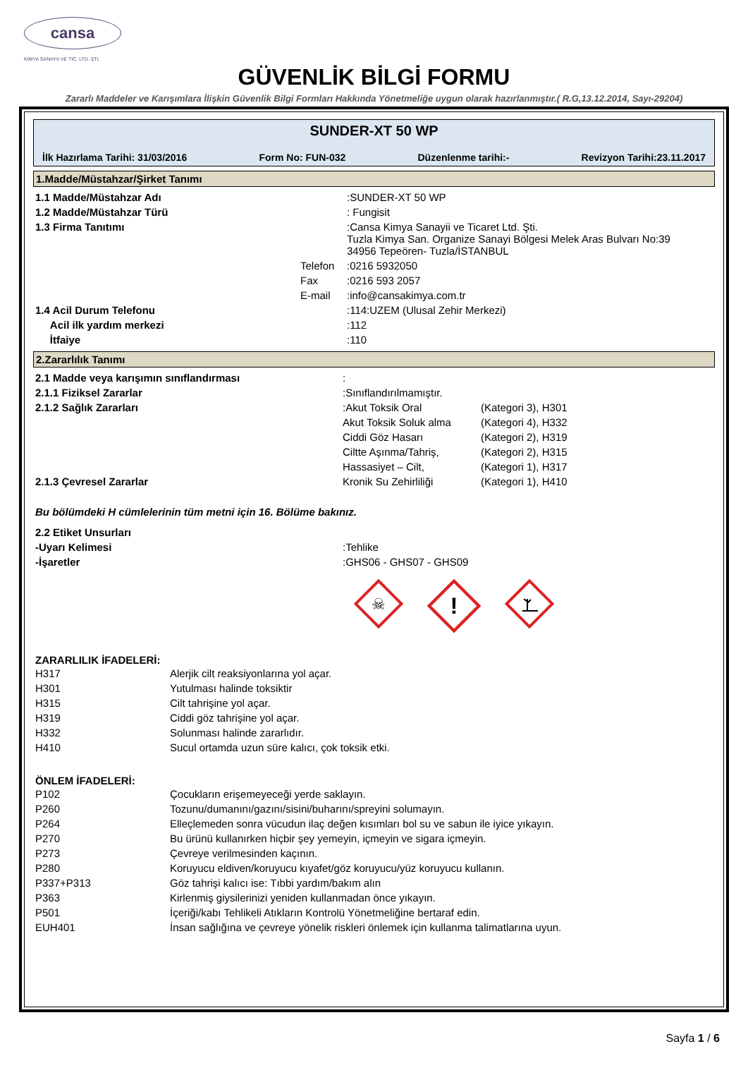cansa
KIMYA SANAYII VE TIC. LTD. ŞTI.
GÜVENLİK BİLGİ FORMU
Zararlı Maddeler ve Karışımlara İlişkin Güvenlik Bilgi Formları Hakkında Yönetmeliğe uygun olarak hazırlanmıştır.( R.G,13.12.2014, Sayı-29204)
SUNDER-XT 50 WP
İlk Hazırlama Tarihi: 31/03/2016 Form No: FUN-032 Düzenlenme tarihi:- Revizyon Tarihi:23.11.2017
1.Madde/Müstahzar/Şirket Tanımı
| 1.1 Madde/Müstahzar Adı | | :SUNDER-XT 50 WP |
| 1.2 Madde/Müstahzar Türü | | : Fungisit |
| 1.3 Firma Tanıtımı | | :Cansa Kimya Sanayii ve Ticaret Ltd. Şti. Tuzla Kimya San. Organize Sanayi Bölgesi Melek Aras Bulvarı No:39 34956 Tepeören- Tuzla/İSTANBUL |
| | Telefon | :0216 5932050 |
| | Fax | :0216 593 2057 |
| | E-mail | :info@cansakimya.com.tr |
| 1.4 Acil Durum Telefonu | | :114:UZEM (Ulusal Zehir Merkezi) |
| Acil ilk yardım merkezi | | :112 |
| İtfaiye | | :110 |
2.Zararlılık Tanımı
| 2.1 Madde veya karışımın sınıflandırması | : | |
| 2.1.1 Fiziksel Zararlar | :Sınıflandırılmamıştır. | |
| 2.1.2 Sağlık Zararları | :Akut Toksik Oral | (Kategori 3), H301 |
| | Akut Toksik Soluk alma | (Kategori 4), H332 |
| | Ciddi Göz Hasarı | (Kategori 2), H319 |
| | Ciltte Aşınma/Tahriş, | (Kategori 2), H315 |
| | Hassasiyet – Cilt, | (Kategori 1), H317 |
| 2.1.3 Çevresel Zararlar | Kronik Su Zehirliliği | (Kategori 1), H410 |
Bu bölümdeki H cümlelerinin tüm metni için 16. Bölüme bakınız.
| 2.2 Etiket Unsurları | |
| -Uyarı Kelimesi | :Tehlike |
| -İşaretler | :GHS06 - GHS07 - GHS09 |
☠
!
ZARARLILIK İFADELERİ:
| H317 | Alerjik cilt reaksiyonlarına yol açar. |
| H301 | Yutulması halinde toksiktir |
| H315 | Cilt tahrişine yol açar. |
| H319 | Ciddi göz tahrişine yol açar. |
| H332 | Solunması halinde zararlıdır. |
| H410 | Sucul ortamda uzun süre kalıcı, çok toksik etki. |
ÖNLEM İFADELERİ:
| P102 | Çocukların erişemeyeceği yerde saklayın. |
| P260 | Tozunu/dumanını/gazını/sisini/buharını/spreyini solumayın. |
| P264 | Elleçlemeden sonra vücudun ilaç değen kısımları bol su ve sabun ile iyice yıkayın. |
| P270 | Bu ürünü kullanırken hiçbir şey yemeyin, içmeyin ve sigara içmeyin. |
| P273 | Çevreye verilmesinden kaçının. |
| P280 | Koruyucu eldiven/koruyucu kıyafet/göz koruyucu/yüz koruyucu kullanın. |
| P337+P313 | Göz tahrişi kalıcı ise: Tıbbi yardım/bakım alın |
| P363 | Kirlenmiş giysilerinizi yeniden kullanmadan önce yıkayın. |
| P501 | İçeriği/kabı Tehlikeli Atıkların Kontrolü Yönetmeliğine bertaraf edin. |
| EUH401 | İnsan sağlığına ve çevreye yönelik riskleri önlemek için kullanma talimatlarına uyun. |
Sayfa 1 / 6